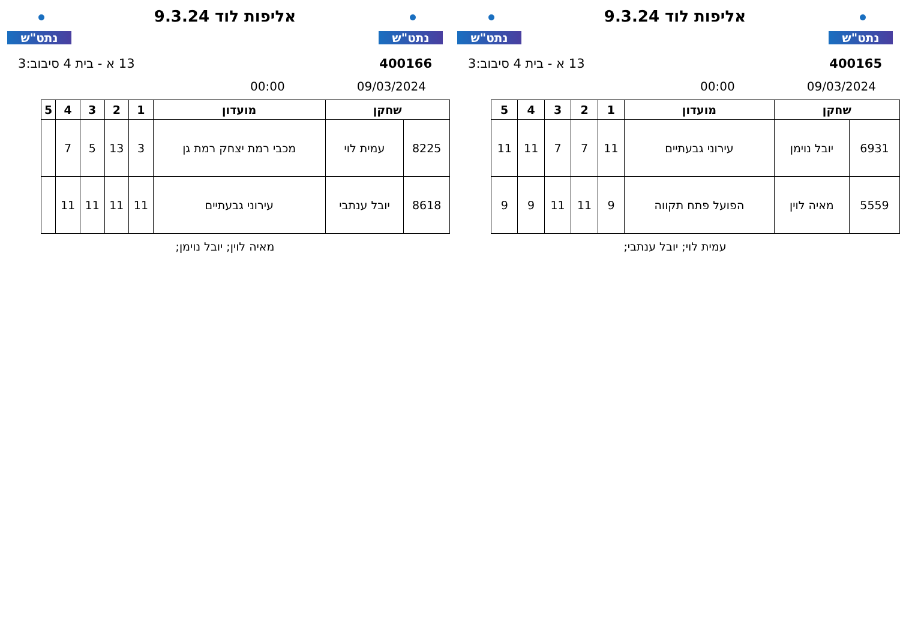נתט"ש
אליפות לוד 9.3.24
נתט"ש
400165 13 א - בית 4 סיבוב:3
09/03/2024 00:00
| שחקן | | מועדון | 1 | 2 | 3 | 4 | 5 |
| --- | --- | --- | --- | --- | --- | --- | --- |
| 6931 | יובל נוימן | עירוני גבעתיים | 11 | 7 | 7 | 11 | 11 |
| 5559 | מאיה לוין | הפועל פתח תקווה | 9 | 11 | 11 | 9 | 9 |
עמית לוי; יובל ענתבי;
נתט"ש
אליפות לוד 9.3.24
נתט"ש
400166 13 א - בית 4 סיבוב:3
09/03/2024 00:00
| שחקן | | מועדון | 1 | 2 | 3 | 4 | 5 |
| --- | --- | --- | --- | --- | --- | --- | --- |
| 8225 | עמית לוי | מכבי רמת יצחק רמת גן | 3 | 13 | 5 | 7 | |
| 8618 | יובל ענתבי | עירוני גבעתיים | 11 | 11 | 11 | 11 | |
מאיה לוין; יובל נוימן;